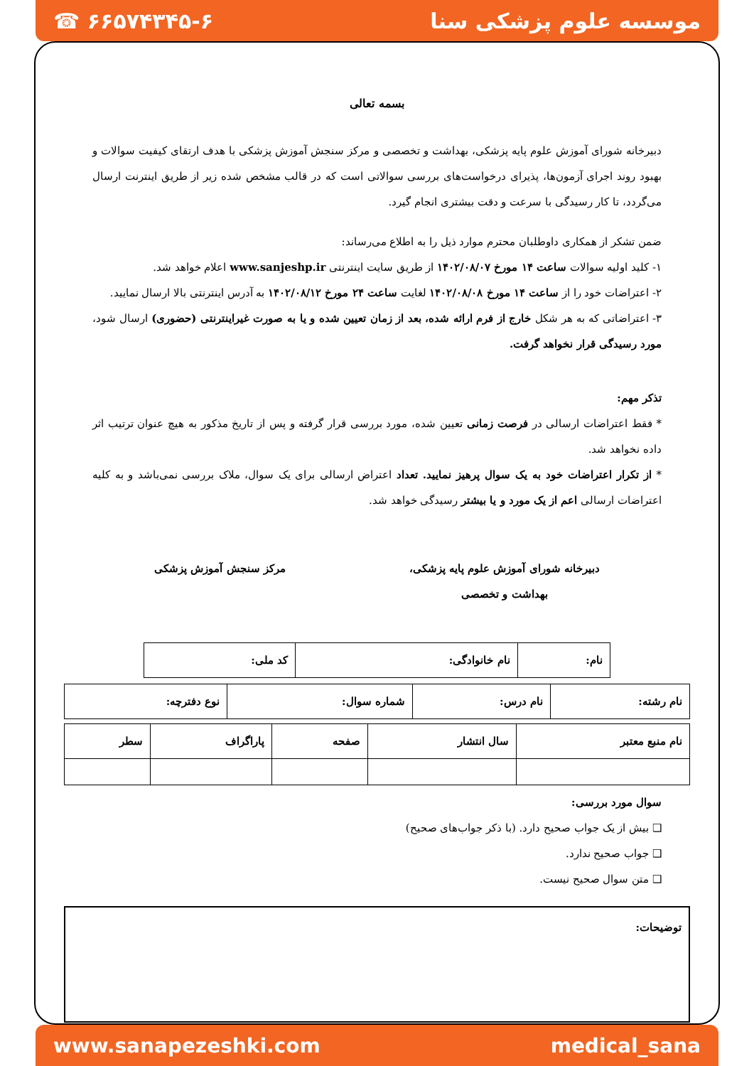☎ ۶۶۵۷۴۳۴۵-۶ موسسه علوم پزشکی سنا
بسمه تعالی
دبیرخانه شورای آموزش علوم پایه پزشکی، بهداشت و تخصصی و مرکز سنجش آموزش پزشکی با هدف ارتقای کیفیت سوالات و بهبود روند اجرای آزمون‌ها، پذیرای درخواست‌های بررسی سوالاتی است که در قالب مشخص شده زیر از طریق اینترنت ارسال می‌گردد، تا کار رسیدگی با سرعت و دقت بیشتری انجام گیرد.
ضمن تشکر از همکاری داوطلبان محترم موارد ذیل را به اطلاع می‌رساند:
۱- کلید اولیه سوالات ساعت ۱۴ مورخ ۱۴۰۲/۰۸/۰۷ از طریق سایت اینترنتی www.sanjeshp.ir اعلام خواهد شد.
۲- اعتراضات خود را از ساعت ۱۴ مورخ ۱۴۰۲/۰۸/۰۸ لغایت ساعت ۲۴ مورخ ۱۴۰۲/۰۸/۱۲ به آدرس اینترنتی بالا ارسال نمایید.
۳- اعتراضاتی که به هر شکل خارج از فرم ارائه شده، بعد از زمان تعیین شده و یا به صورت غیراینترنتی (حضوری) ارسال شود، مورد رسیدگی قرار نخواهد گرفت.
تذکر مهم:
* فقط اعتراضات ارسالی در فرصت زمانی تعیین شده، مورد بررسی قرار گرفته و پس از تاریخ مذکور به هیچ عنوان ترتیب اثر داده نخواهد شد.
* از تکرار اعتراضات خود به یک سوال پرهیز نمایید. تعداد اعتراض ارسالی برای یک سوال، ملاک بررسی نمی‌باشد و به کلیه اعتراضات ارسالی اعم از یک مورد و یا بیشتر رسیدگی خواهد شد.
دبیرخانه شورای آموزش علوم پایه پزشکی،
بهداشت و تخصصی
مرکز سنجش آموزش پزشکی
| نام: | نام خانوادگی: | کد ملی: |
| نام رشته: | نام درس: | شماره سوال: | نوع دفترچه: |
| نام منبع معتبر | سال انتشار | صفحه | پاراگراف | سطر |
سوال مورد بررسی:
❑ بیش از یک جواب صحیح دارد. (با ذکر جواب‌های صحیح)
❑ جواب صحیح ندارد.
❑ متن سوال صحیح نیست.
توضیحات:
www.sanapezeshki.com medical_sana